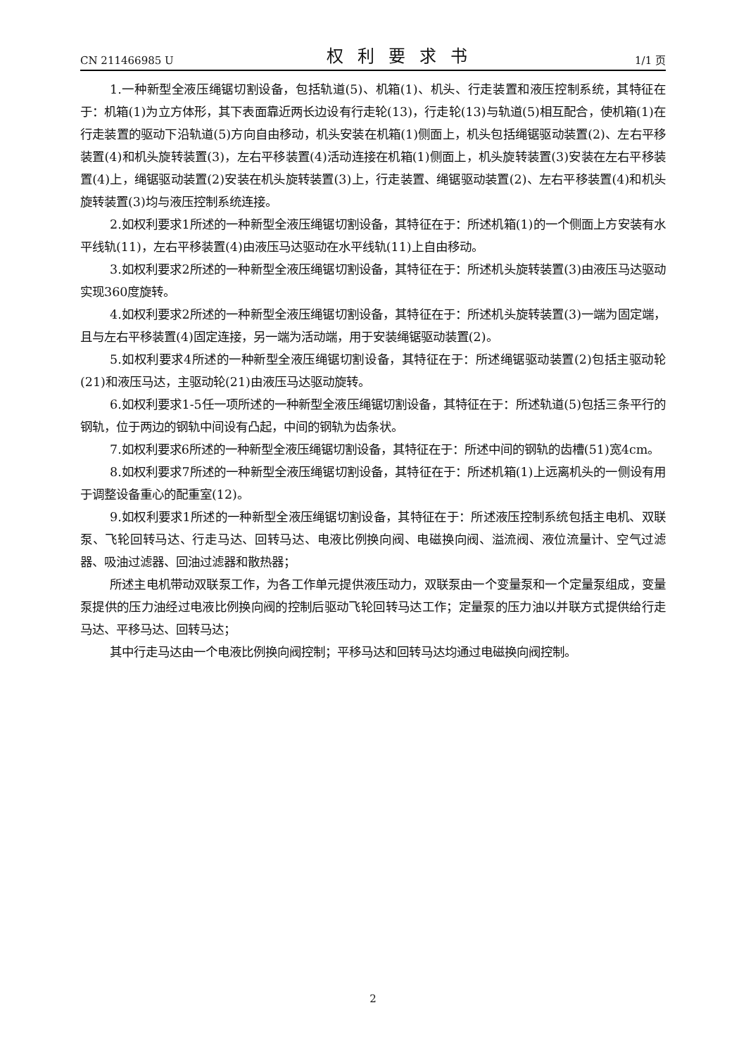CN 211466985 U 权利要求书 1/1 页
1.一种新型全液压绳锯切割设备，包括轨道(5)、机箱(1)、机头、行走装置和液压控制系统，其特征在于：机箱(1)为立方体形，其下表面靠近两长边设有行走轮(13)，行走轮(13)与轨道(5)相互配合，使机箱(1)在行走装置的驱动下沿轨道(5)方向自由移动，机头安装在机箱(1)侧面上，机头包括绳锯驱动装置(2)、左右平移装置(4)和机头旋转装置(3)，左右平移装置(4)活动连接在机箱(1)侧面上，机头旋转装置(3)安装在左右平移装置(4)上，绳锯驱动装置(2)安装在机头旋转装置(3)上，行走装置、绳锯驱动装置(2)、左右平移装置(4)和机头旋转装置(3)均与液压控制系统连接。
2.如权利要求1所述的一种新型全液压绳锯切割设备，其特征在于：所述机箱(1)的一个侧面上方安装有水平线轨(11)，左右平移装置(4)由液压马达驱动在水平线轨(11)上自由移动。
3.如权利要求2所述的一种新型全液压绳锯切割设备，其特征在于：所述机头旋转装置(3)由液压马达驱动实现360度旋转。
4.如权利要求2所述的一种新型全液压绳锯切割设备，其特征在于：所述机头旋转装置(3)一端为固定端，且与左右平移装置(4)固定连接，另一端为活动端，用于安装绳锯驱动装置(2)。
5.如权利要求4所述的一种新型全液压绳锯切割设备，其特征在于：所述绳锯驱动装置(2)包括主驱动轮(21)和液压马达，主驱动轮(21)由液压马达驱动旋转。
6.如权利要求1-5任一项所述的一种新型全液压绳锯切割设备，其特征在于：所述轨道(5)包括三条平行的钢轨，位于两边的钢轨中间设有凸起，中间的钢轨为齿条状。
7.如权利要求6所述的一种新型全液压绳锯切割设备，其特征在于：所述中间的钢轨的齿槽(51)宽4cm。
8.如权利要求7所述的一种新型全液压绳锯切割设备，其特征在于：所述机箱(1)上远离机头的一侧设有用于调整设备重心的配重室(12)。
9.如权利要求1所述的一种新型全液压绳锯切割设备，其特征在于：所述液压控制系统包括主电机、双联泵、飞轮回转马达、行走马达、回转马达、电液比例换向阀、电磁换向阀、溢流阀、液位流量计、空气过滤器、吸油过滤器、回油过滤器和散热器；
所述主电机带动双联泵工作，为各工作单元提供液压动力，双联泵由一个变量泵和一个定量泵组成，变量泵提供的压力油经过电液比例换向阀的控制后驱动飞轮回转马达工作；定量泵的压力油以并联方式提供给行走马达、平移马达、回转马达；
其中行走马达由一个电液比例换向阀控制；平移马达和回转马达均通过电磁换向阀控制。
2